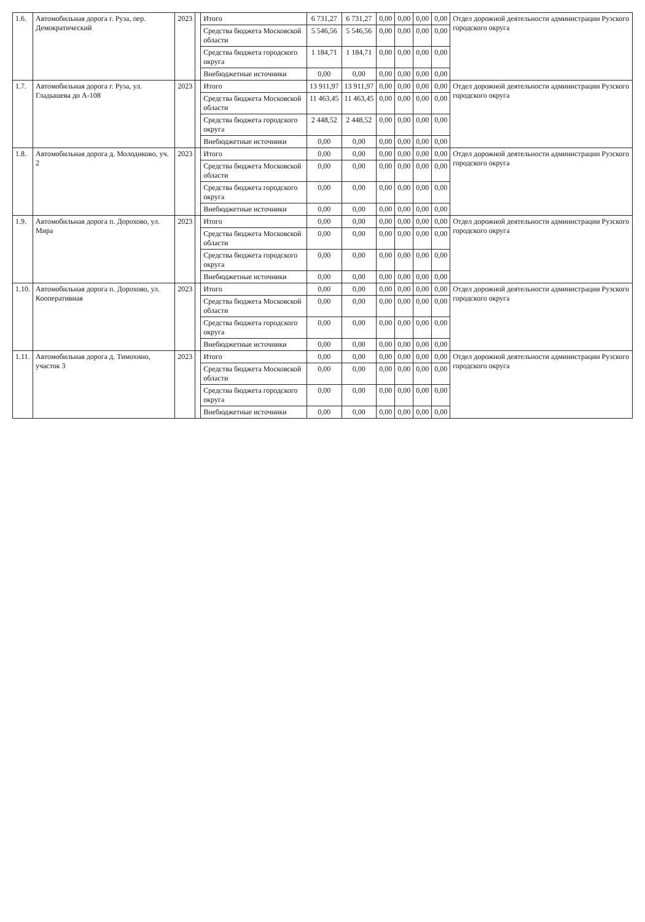| 1.6. | Автомобильная дорога г. Руза, пер. Демократический | 2023 | | Итого | 6 731,27 | 6 731,27 | 0,00 | 0,00 | 0,00 | 0,00 | Отдел дорожной деятельности администрации Рузского городского округа |
| | | | | Средства бюджета Московской области | 5 546,56 | 5 546,56 | 0,00 | 0,00 | 0,00 | 0,00 | |
| | | | | Средства бюджета городского округа | 1 184,71 | 1 184,71 | 0,00 | 0,00 | 0,00 | 0,00 | |
| | | | | Внебюджетные источники | 0,00 | 0,00 | 0,00 | 0,00 | 0,00 | 0,00 | |
| 1.7. | Автомобильная дорога г. Руза, ул. Гладышева до А-108 | 2023 | | Итого | 13 911,97 | 13 911,97 | 0,00 | 0,00 | 0,00 | 0,00 | Отдел дорожной деятельности администрации Рузского городского округа |
| | | | | Средства бюджета Московской области | 11 463,45 | 11 463,45 | 0,00 | 0,00 | 0,00 | 0,00 | |
| | | | | Средства бюджета городского округа | 2 448,52 | 2 448,52 | 0,00 | 0,00 | 0,00 | 0,00 | |
| | | | | Внебюджетные источники | 0,00 | 0,00 | 0,00 | 0,00 | 0,00 | 0,00 | |
| 1.8. | Автомобильная дорога д. Молодиково, уч. 2 | 2023 | | Итого | 0,00 | 0,00 | 0,00 | 0,00 | 0,00 | 0,00 | Отдел дорожной деятельности администрации Рузского городского округа |
| | | | | Средства бюджета Московской области | 0,00 | 0,00 | 0,00 | 0,00 | 0,00 | 0,00 | |
| | | | | Средства бюджета городского округа | 0,00 | 0,00 | 0,00 | 0,00 | 0,00 | 0,00 | |
| | | | | Внебюджетные источники | 0,00 | 0,00 | 0,00 | 0,00 | 0,00 | 0,00 | |
| 1.9. | Автомобильная дорога п. Дорохово, ул. Мира | 2023 | | Итого | 0,00 | 0,00 | 0,00 | 0,00 | 0,00 | 0,00 | Отдел дорожной деятельности администрации Рузского городского округа |
| | | | | Средства бюджета Московской области | 0,00 | 0,00 | 0,00 | 0,00 | 0,00 | 0,00 | |
| | | | | Средства бюджета городского округа | 0,00 | 0,00 | 0,00 | 0,00 | 0,00 | 0,00 | |
| | | | | Внебюджетные источники | 0,00 | 0,00 | 0,00 | 0,00 | 0,00 | 0,00 | |
| 1.10. | Автомобильная дорога п. Дорохово, ул. Кооперативная | 2023 | | Итого | 0,00 | 0,00 | 0,00 | 0,00 | 0,00 | 0,00 | Отдел дорожной деятельности администрации Рузского городского округа |
| | | | | Средства бюджета Московской области | 0,00 | 0,00 | 0,00 | 0,00 | 0,00 | 0,00 | |
| | | | | Средства бюджета городского округа | 0,00 | 0,00 | 0,00 | 0,00 | 0,00 | 0,00 | |
| | | | | Внебюджетные источники | 0,00 | 0,00 | 0,00 | 0,00 | 0,00 | 0,00 | |
| 1.11. | Автомобильная дорога д. Тимохино, участок 3 | 2023 | | Итого | 0,00 | 0,00 | 0,00 | 0,00 | 0,00 | 0,00 | Отдел дорожной деятельности администрации Рузского городского округа |
| | | | | Средства бюджета Московской области | 0,00 | 0,00 | 0,00 | 0,00 | 0,00 | 0,00 | |
| | | | | Средства бюджета городского округа | 0,00 | 0,00 | 0,00 | 0,00 | 0,00 | 0,00 | |
| | | | | Внебюджетные источники | 0,00 | 0,00 | 0,00 | 0,00 | 0,00 | 0,00 | |